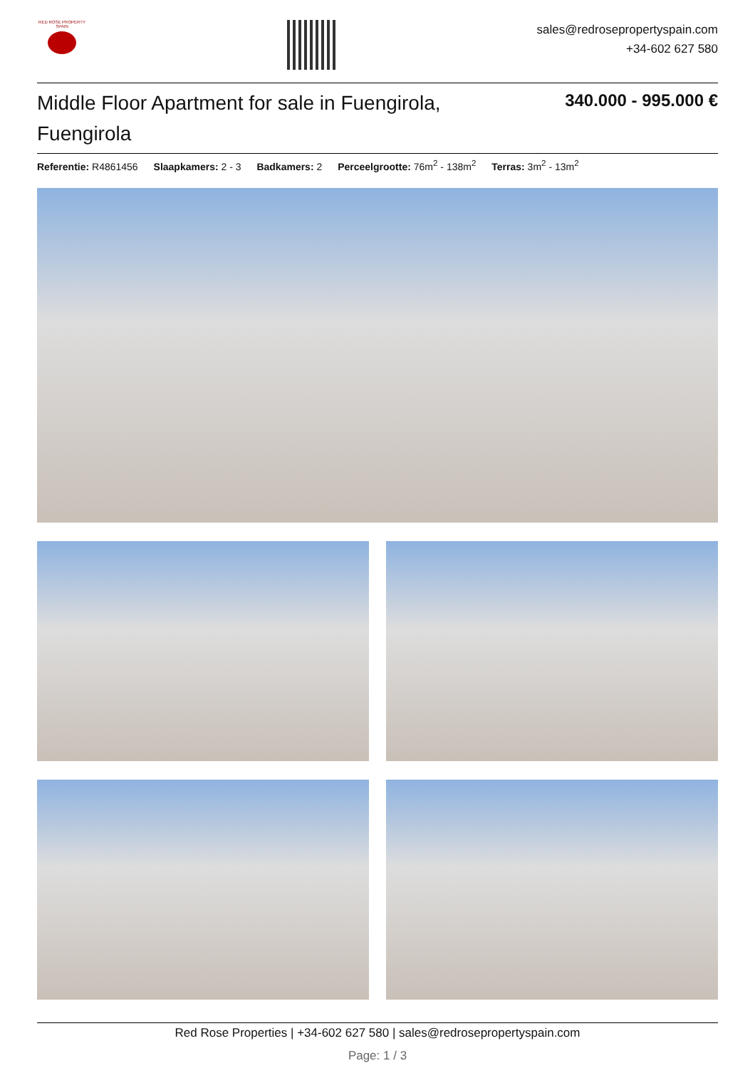RED ROSE PROPERTY SPAIN
sales@redrosepropertyspain.com
+34-602 627 580
Middle Floor Apartment for sale in Fuengirola, Fuengirola
340.000 - 995.000 €
Referentie: R4861456 Slaapkamers: 2 - 3 Badkamers: 2 Perceelgrootte: 76m<sup>2</sup> - 138m<sup>2</sup> Terras: 3m<sup>2</sup> - 13m<sup>2</sup>
Red Rose Properties | +34-602 627 580 | sales@redrosepropertyspain.com
Page: 1 / 3